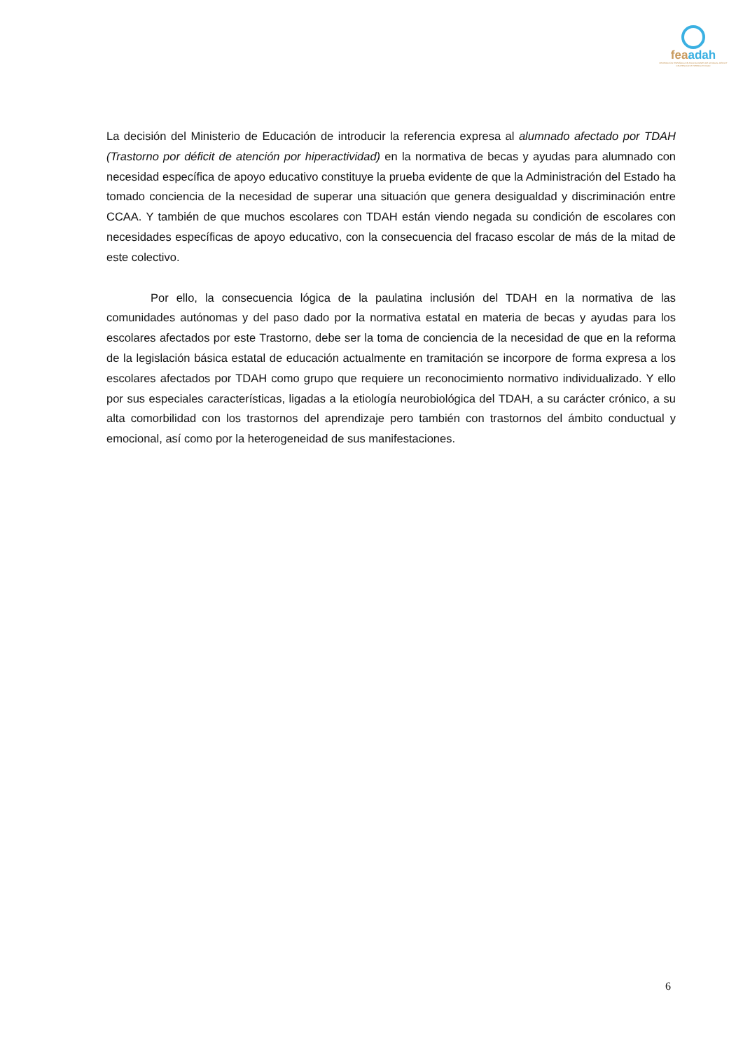feaadah
FEDERACIÓN ESPAÑOLA DE ASOCIACIONES DE AYUDA AL DÉFICIT DE ATENCIÓN E HIPERACTIVIDAD
La decisión del Ministerio de Educación de introducir la referencia expresa al alumnado afectado por TDAH (Trastorno por déficit de atención por hiperactividad) en la normativa de becas y ayudas para alumnado con necesidad específica de apoyo educativo constituye la prueba evidente de que la Administración del Estado ha tomado conciencia de la necesidad de superar una situación que genera desigualdad y discriminación entre CCAA. Y también de que muchos escolares con TDAH están viendo negada su condición de escolares con necesidades específicas de apoyo educativo, con la consecuencia del fracaso escolar de más de la mitad de este colectivo.
Por ello, la consecuencia lógica de la paulatina inclusión del TDAH en la normativa de las comunidades autónomas y del paso dado por la normativa estatal en materia de becas y ayudas para los escolares afectados por este Trastorno, debe ser la toma de conciencia de la necesidad de que en la reforma de la legislación básica estatal de educación actualmente en tramitación se incorpore de forma expresa a los escolares afectados por TDAH como grupo que requiere un reconocimiento normativo individualizado. Y ello por sus especiales características, ligadas a la etiología neurobiológica del TDAH, a su carácter crónico, a su alta comorbilidad con los trastornos del aprendizaje pero también con trastornos del ámbito conductual y emocional, así como por la heterogeneidad de sus manifestaciones.
6